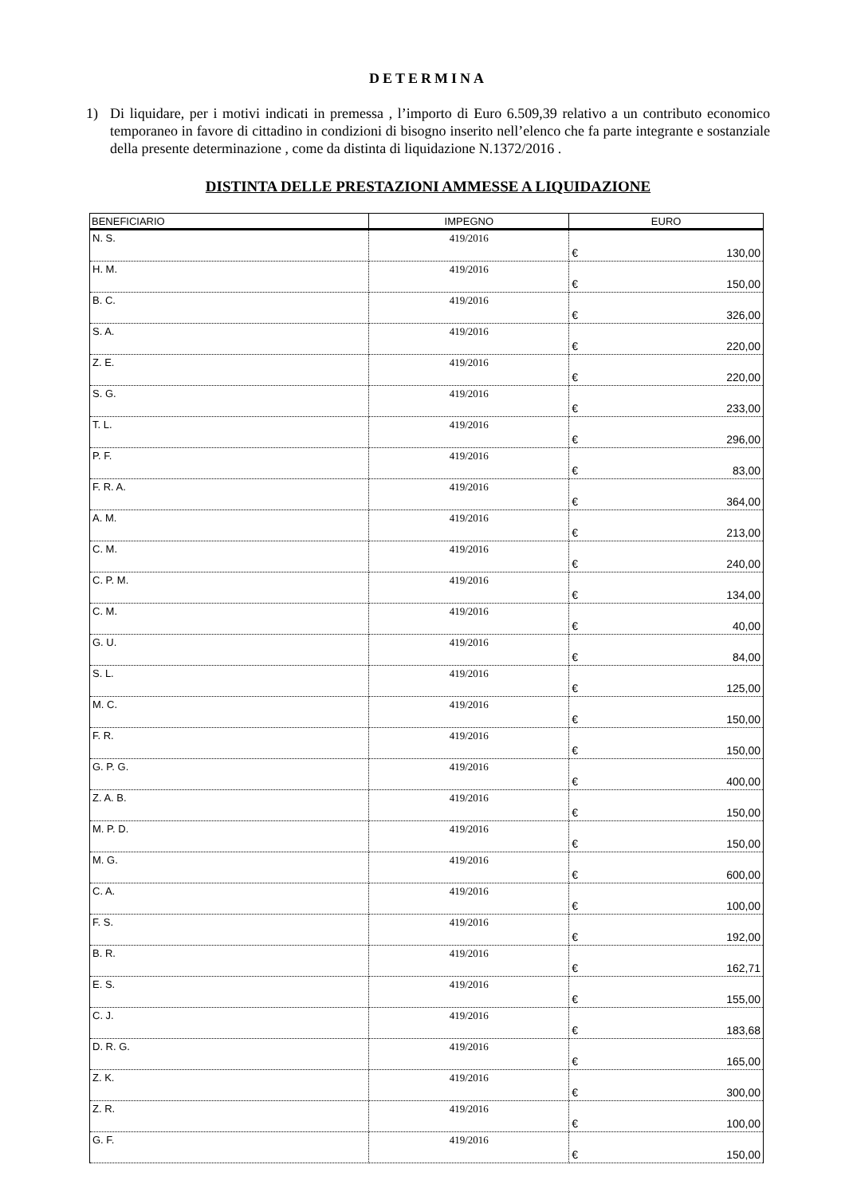DETERMINA
1) Di liquidare, per i motivi indicati in premessa , l’importo di Euro 6.509,39 relativo a un contributo economico temporaneo in favore di cittadino in condizioni di bisogno inserito nell’elenco che fa parte integrante e sostanziale della presente determinazione , come da distinta di liquidazione N.1372/2016 .
DISTINTA DELLE PRESTAZIONI AMMESSE A LIQUIDAZIONE
| BENEFICIARIO | IMPEGNO | EURO |
| --- | --- | --- |
| N. S. | 419/2016 | € 130,00 |
| H. M. | 419/2016 | € 150,00 |
| B. C. | 419/2016 | € 326,00 |
| S. A. | 419/2016 | € 220,00 |
| Z. E. | 419/2016 | € 220,00 |
| S. G. | 419/2016 | € 233,00 |
| T. L. | 419/2016 | € 296,00 |
| P. F. | 419/2016 | € 83,00 |
| F. R. A. | 419/2016 | € 364,00 |
| A. M. | 419/2016 | € 213,00 |
| C. M. | 419/2016 | € 240,00 |
| C. P. M. | 419/2016 | € 134,00 |
| C. M. | 419/2016 | € 40,00 |
| G. U. | 419/2016 | € 84,00 |
| S. L. | 419/2016 | € 125,00 |
| M. C. | 419/2016 | € 150,00 |
| F. R. | 419/2016 | € 150,00 |
| G. P. G. | 419/2016 | € 400,00 |
| Z. A. B. | 419/2016 | € 150,00 |
| M. P. D. | 419/2016 | € 150,00 |
| M. G. | 419/2016 | € 600,00 |
| C. A. | 419/2016 | € 100,00 |
| F. S. | 419/2016 | € 192,00 |
| B. R. | 419/2016 | € 162,71 |
| E. S. | 419/2016 | € 155,00 |
| C. J. | 419/2016 | € 183,68 |
| D. R. G. | 419/2016 | € 165,00 |
| Z. K. | 419/2016 | € 300,00 |
| Z. R. | 419/2016 | € 100,00 |
| G. F. | 419/2016 | € 150,00 |